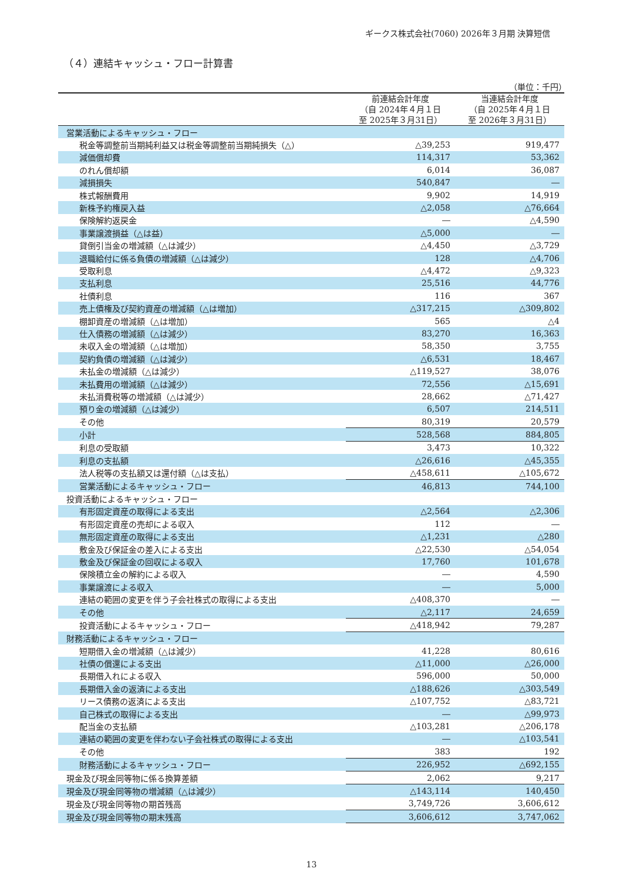ギークス株式会社(7060) 2026年３月期 決算短信
（４）連結キャッシュ・フロー計算書
（単位：千円）
| | 前連結会計年度 （自 2024年４月１日 至 2025年３月31日） | 当連結会計年度 （自 2025年４月１日 至 2026年３月31日） |
| --- | --- | --- |
| 営業活動によるキャッシュ・フロー | | |
| 税金等調整前当期純利益又は税金等調整前当期純損失（△） | △39,253 | 919,477 |
| 減価償却費 | 114,317 | 53,362 |
| のれん償却額 | 6,014 | 36,087 |
| 減損損失 | 540,847 | ― |
| 株式報酬費用 | 9,902 | 14,919 |
| 新株予約権戻入益 | △2,058 | △76,664 |
| 保険解約返戻金 | ― | △4,590 |
| 事業譲渡損益（△は益） | △5,000 | ― |
| 貸倒引当金の増減額（△は減少） | △4,450 | △3,729 |
| 退職給付に係る負債の増減額（△は減少） | 128 | △4,706 |
| 受取利息 | △4,472 | △9,323 |
| 支払利息 | 25,516 | 44,776 |
| 社債利息 | 116 | 367 |
| 売上債権及び契約資産の増減額（△は増加） | △317,215 | △309,802 |
| 棚卸資産の増減額（△は増加） | 565 | △4 |
| 仕入債務の増減額（△は減少） | 83,270 | 16,363 |
| 未収入金の増減額（△は増加） | 58,350 | 3,755 |
| 契約負債の増減額（△は減少） | △6,531 | 18,467 |
| 未払金の増減額（△は減少） | △119,527 | 38,076 |
| 未払費用の増減額（△は減少） | 72,556 | △15,691 |
| 未払消費税等の増減額（△は減少） | 28,662 | △71,427 |
| 預り金の増減額（△は減少） | 6,507 | 214,511 |
| その他 | 80,319 | 20,579 |
| 小計 | 528,568 | 884,805 |
| 利息の受取額 | 3,473 | 10,322 |
| 利息の支払額 | △26,616 | △45,355 |
| 法人税等の支払額又は還付額（△は支払） | △458,611 | △105,672 |
| 営業活動によるキャッシュ・フロー | 46,813 | 744,100 |
| 投資活動によるキャッシュ・フロー | | |
| 有形固定資産の取得による支出 | △2,564 | △2,306 |
| 有形固定資産の売却による収入 | 112 | ― |
| 無形固定資産の取得による支出 | △1,231 | △280 |
| 敷金及び保証金の差入による支出 | △22,530 | △54,054 |
| 敷金及び保証金の回収による収入 | 17,760 | 101,678 |
| 保険積立金の解約による収入 | ― | 4,590 |
| 事業譲渡による収入 | ― | 5,000 |
| 連結の範囲の変更を伴う子会社株式の取得による支出 | △408,370 | ― |
| その他 | △2,117 | 24,659 |
| 投資活動によるキャッシュ・フロー | △418,942 | 79,287 |
| 財務活動によるキャッシュ・フロー | | |
| 短期借入金の増減額（△は減少） | 41,228 | 80,616 |
| 社債の償還による支出 | △11,000 | △26,000 |
| 長期借入れによる収入 | 596,000 | 50,000 |
| 長期借入金の返済による支出 | △188,626 | △303,549 |
| リース債務の返済による支出 | △107,752 | △83,721 |
| 自己株式の取得による支出 | ― | △99,973 |
| 配当金の支払額 | △103,281 | △206,178 |
| 連結の範囲の変更を伴わない子会社株式の取得による支出 | ― | △103,541 |
| その他 | 383 | 192 |
| 財務活動によるキャッシュ・フロー | 226,952 | △692,155 |
| 現金及び現金同等物に係る換算差額 | 2,062 | 9,217 |
| 現金及び現金同等物の増減額（△は減少） | △143,114 | 140,450 |
| 現金及び現金同等物の期首残高 | 3,749,726 | 3,606,612 |
| 現金及び現金同等物の期末残高 | 3,606,612 | 3,747,062 |
13